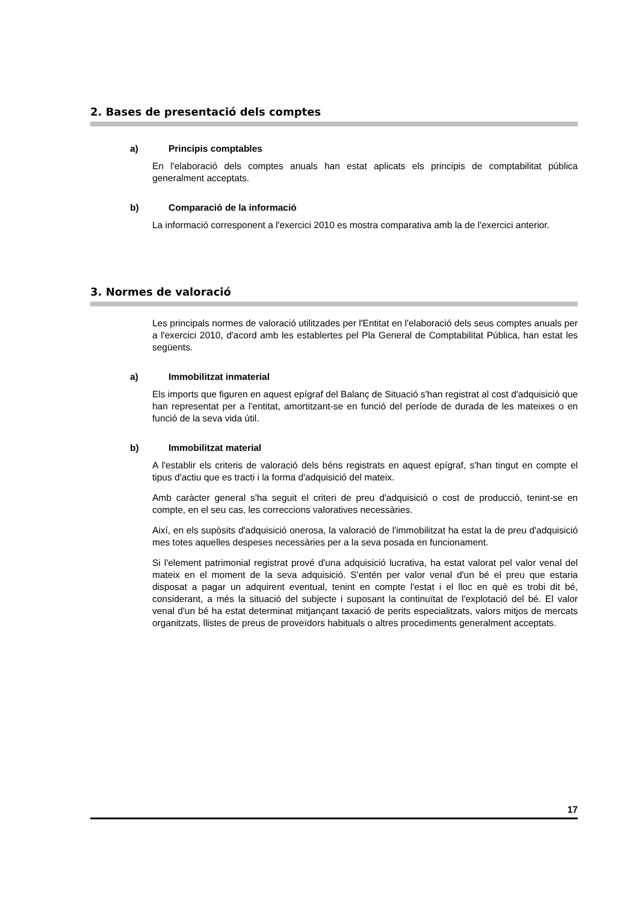2. Bases de presentació dels comptes
a) Principis comptables
En l'elaboració dels comptes anuals han estat aplicats els principis de comptabilitat pública generalment acceptats.
b) Comparació de la informació
La informació corresponent a l'exercici 2010 es mostra comparativa amb la de l'exercici anterior.
3. Normes de valoració
Les principals normes de valoració utilitzades per l'Entitat en l'elaboració dels seus comptes anuals per a l'exercici 2010, d'acord amb les establertes pel Pla General de Comptabilitat Pública, han estat les següents.
a) Immobilitzat inmaterial
Els imports que figuren en aquest epígraf del Balanç de Situació s'han registrat al cost d'adquisició que han representat per a l'entitat, amortitzant-se en funció del període de durada de les mateixes o en funció de la seva vida útil.
b) Immobilitzat material
A l'establir els criteris de valoració dels béns registrats en aquest epígraf, s'han tingut en compte el tipus d'actiu que es tracti i la forma d'adquisició del mateix.
Amb caràcter general s'ha seguit el criteri de preu d'adquisició o cost de producció, tenint-se en compte, en el seu cas, les correccions valoratives necessàries.
Així, en els supòsits d'adquisició onerosa, la valoració de l'immobilitzat ha estat la de preu d'adquisició mes totes aquelles despeses necessàries per a la seva posada en funcionament.
Si l'element patrimonial registrat prové d'una adquisició lucrativa, ha estat valorat pel valor venal del mateix en el moment de la seva adquisició. S'entén per valor venal d'un bé el preu que estaria disposat a pagar un adquirent eventual, tenint en compte l'estat i el lloc en què es trobi dit bé, considerant, a més la situació del subjecte i suposant la continuïtat de l'explotació del bé. El valor venal d'un bé ha estat determinat mitjançant taxació de perits especialitzats, valors mitjos de mercats organitzats, llistes de preus de proveïdors habituals o altres procediments generalment acceptats.
17